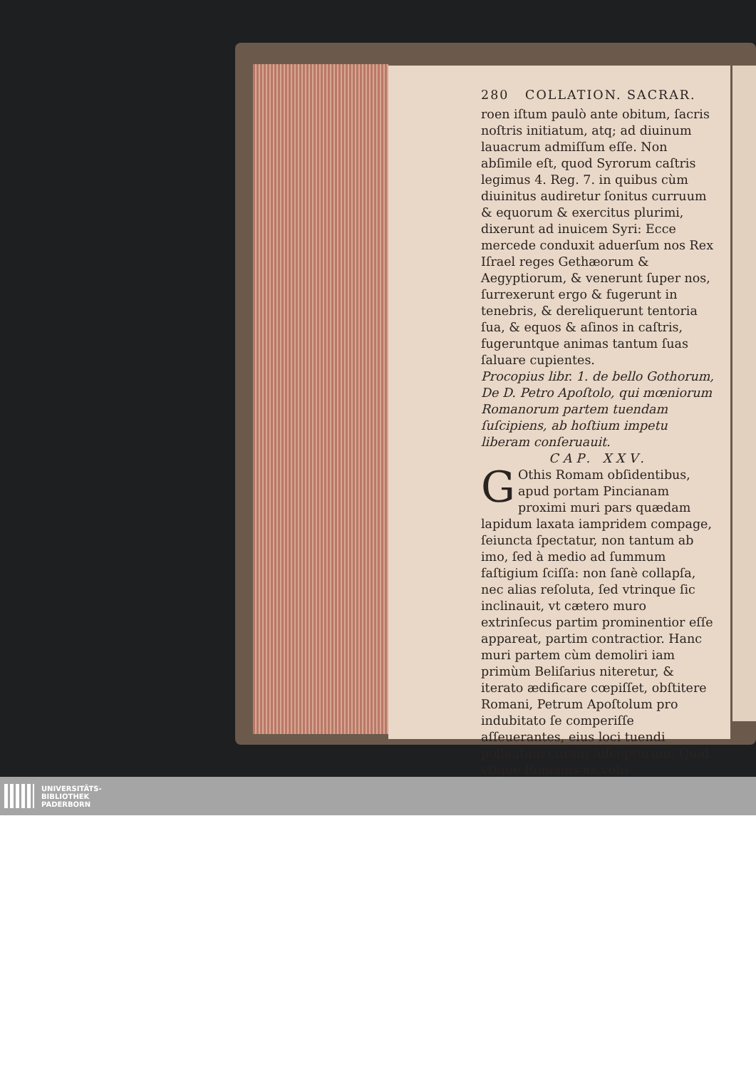280 COLLATION. SACRAR.
roen iſtum paulò ante obitum, ſacris noſtris initiatum, atq; ad diuinum lauacrum admiſſum eſſe. Non abſimile eſt, quod Syrorum caſtris legimus 4. Reg. 7. in quibus cùm diuinitus audiretur ſonitus curruum & equorum & exercitus plurimi, dixerunt ad inuicem Syri: Ecce mercede conduxit aduerſum nos Rex Iſrael reges Gethæorum & Aegyptiorum, & venerunt ſuper nos, ſurrexerunt ergo & fugerunt in tenebris, & dereliquerunt tentoria ſua, & equos & aſinos in caſtris, fugeruntque animas tantum ſuas ſaluare cupientes.
Procopius libr. 1. de bello Gothorum, De D. Petro Apoſtolo, qui mœniorum Romanorum partem tuendam ſuſcipiens, ab hoſtium impetu liberam conſeruauit.
CAP. XXV.
GOthis Romam obſidentibus, apud portam Pincianam proximi muri pars quædam lapidum laxata iampridem compage, ſeiuncta ſpectatur, non tantum ab imo, ſed à medio ad ſummum faſtigium ſciſſa: non ſanè collapſa, nec alias reſoluta, ſed vtrinque ſic inclinauit, vt cætero muro extrinſecus partim prominentior eſſe appareat, partim contractior. Hanc muri partem cùm demoliri iam primùm Beliſarius niteretur, & iterato ædificare cœpiſſet, obſtitere Romani, Petrum Apoſtolum pro indubitato ſe comperiſſe aſſeuerantes, eius loci tuendi pollicitum curam ſuſcepturum: Quid vtique Romanis ex voto
UNIVERSITÄTS-
BIBLIOTHEK
PADERBORN